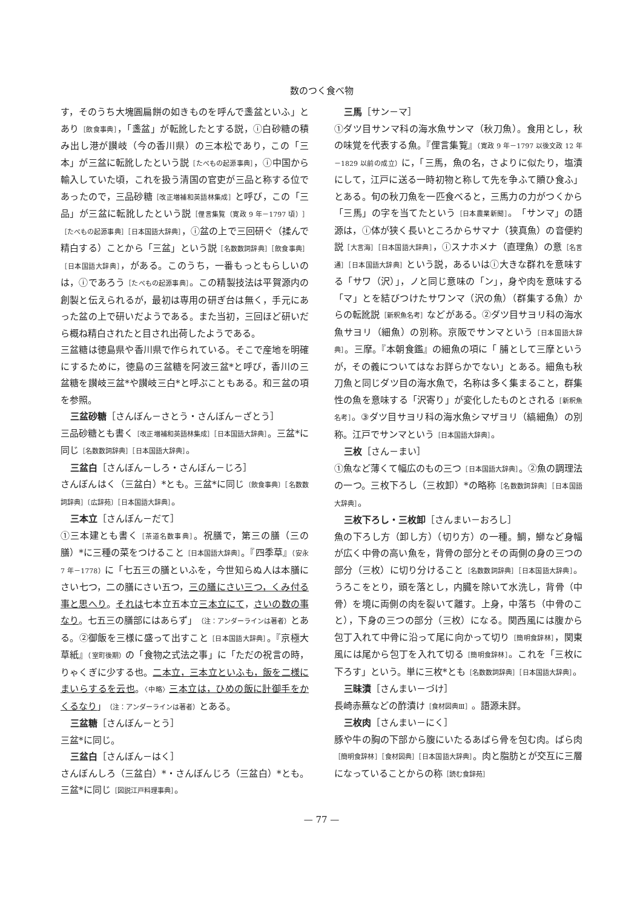数のつく食べ物
す，そのうち大塊圓扁餅の如きものを呼んで盞盆といふ」とあり［飲食事典］，「盞盆」が転訛したとする説，ⓘ白砂糖の積み出し港が讃岐（今の香川県）の三本松であり，この「三本」が三盆に転訛したという説［たべもの起源事典］，ⓘ中国から輸入していた頃，これを扱う清国の官吏が三品と称する位であったので，三品砂糖［改正増補和英語林集成］と呼び，この「三品」が三盆に転訛したという説［俚言集覧（寛政 9 年－1797 頃）］［たべもの起源事典］［日本国語大辞典］，ⓘ盆の上で三回研ぐ（揉んで精白する）ことから「三盆」という説［名数数詞辞典］［飲食事典］［日本国語大辞典］，がある。このうち，一番もっともらしいのは，ⓘであろう［たべもの起源事典］。この精製技法は平賀源内の創製と伝えられるが，最初は専用の研ぎ台は無く，手元にあった盆の上で研いだようである。また当初，三回ほど研いだら概ね精白されたと目され出荷したようである。
三盆糖は徳島県や香川県で作られている。そこで産地を明確にするために，徳島の三盆糖を阿波三盆*と呼び，香川の三盆糖を讃岐三盆*や讃岐三白*と呼ぶこともある。和三盆の項を参照。
三盆砂糖［さんぼん－さとう・さんぼん－ざとう］
三品砂糖とも書く［改正増補和英語林集成］［日本国語大辞典］。三盆*に同じ［名数数詞辞典］［日本国語大辞典］。
三盆白［さんぼん－しろ・さんぼん－じろ］
さんぼんはく（三盆白）*とも。三盆*に同じ〔飲食事典〕［名数数詞辞典］〔広辞苑〕［日本国語大辞典］。
三本立［さんぼん－だて］
①三本建とも書く［茶道名数事典］。祝膳で，第三の膳（三の膳）*に三種の菜をつけること［日本国語大辞典］。『四季草』（安永 7 年－1778）に「七五三の膳といふを，今世知らぬ人は本膳にさい七つ，二の膳にさい五つ，三の膳にさい三つ，くみ付る事と思へり。それは七本立五本立三本立にて，さいの数の事なり。七五三の膳部にはあらず」（注：アンダーラインは著者）とある。②御飯を三様に盛って出すこと［日本国語大辞典］。『京極大草紙』（室町後期）の「食物之式法之事」に「ただの祝言の時，りゃくぎに少する也。二本立，三本立といふも，飯を二様にまいらするを云也。〈中略〉三本立は，ひめの飯に計御手をかくるなり」（注：アンダーラインは著者）とある。
三盆糖［さんぼん－とう］
三盆*に同じ。
三盆白［さんぼん－はく］
さんぼんしろ（三盆白）*・さんぼんじろ（三盆白）*とも。三盆*に同じ［図説江戸料理事典］。
三馬［サン－マ］
①ダツ目サンマ科の海水魚サンマ（秋刀魚）。食用とし，秋の味覚を代表する魚。『俚言集覧』（寛政 9 年－1797 以後文政 12 年－1829 以前の成立）に，「三馬，魚の名，さよりに似たり，塩漬にして，江戸に送る一時初物と称して先を争ふて贖ひ食ふ」とある。旬の秋刀魚を一匹食べると，三馬力の力がつくから「三馬」の字を当てたという［日本農業新聞］。「サンマ」の語源は，ⓘ体が狭く長いところからサマナ（狭真魚）の音便約説［大言海］［日本国語大辞典］，ⓘスナホメナ（直理魚）の意［名言通］［日本国語大辞典］という説，あるいはⓘ大きな群れを意味する「サワ（沢）」，ノと同じ意味の「ン」，身や肉を意味する「マ」とを結びつけたサワンマ（沢の魚）（群集する魚）からの転訛説［新釈魚名考］などがある。②ダツ目サヨリ科の海水魚サヨリ（細魚）の別称。京阪でサンマという［日本国語大辞典］。三摩。『本朝食鑑』の細魚の項に「 脯として三摩というが，その義についてはなお詳らかでない」とある。細魚も秋刀魚と同じダツ目の海水魚で，名称は多く集まること，群集性の魚を意味する「沢寄り」が変化したものとされる［新釈魚名考］。③ダツ目サヨリ科の海水魚シマザヨリ（縞細魚）の別称。江戸でサンマという［日本国語大辞典］。
三枚［さん－まい］
①魚など薄くて幅広のもの三つ［日本国語大辞典］。②魚の調理法の一つ。三枚下ろし（三枚卸）*の略称［名数数詞辞典］［日本国語大辞典］。
三枚下ろし・三枚卸［さんまい－おろし］
魚の下ろし方（卸し方）（切り方）の一種。鯛，鰤など身幅が広く中骨の高い魚を，背骨の部分とその両側の身の三つの部分（三枚）に切り分けること［名数数詞辞典］［日本国語大辞典］。うろこをとり，頭を落とし，内臓を除いて水洗し，背骨（中骨）を境に両側の肉を裂いて離す。上身，中落ち（中骨のこと），下身の三つの部分（三枚）になる。関西風には腹から包丁入れて中骨に沿って尾に向かって切り［簡明食辞林］，関東風には尾から包丁を入れて切る［簡明食辞林］。これを「三枚に下ろす」という。単に三枚*とも［名数数詞辞典］［日本国語大辞典］。
三昧漬［さんまい－づけ］
長崎赤蕪などの酢漬け［食材図典Ⅲ］。語源未詳。
三枚肉［さんまい－にく］
豚や牛の胸の下部から腹にいたるあばら骨を包む肉。ばら肉［簡明食辞林］［食材図典］［日本国語大辞典］。肉と脂肪とが交互に三層になっていることからの称［読む食辞苑］
— 77 —